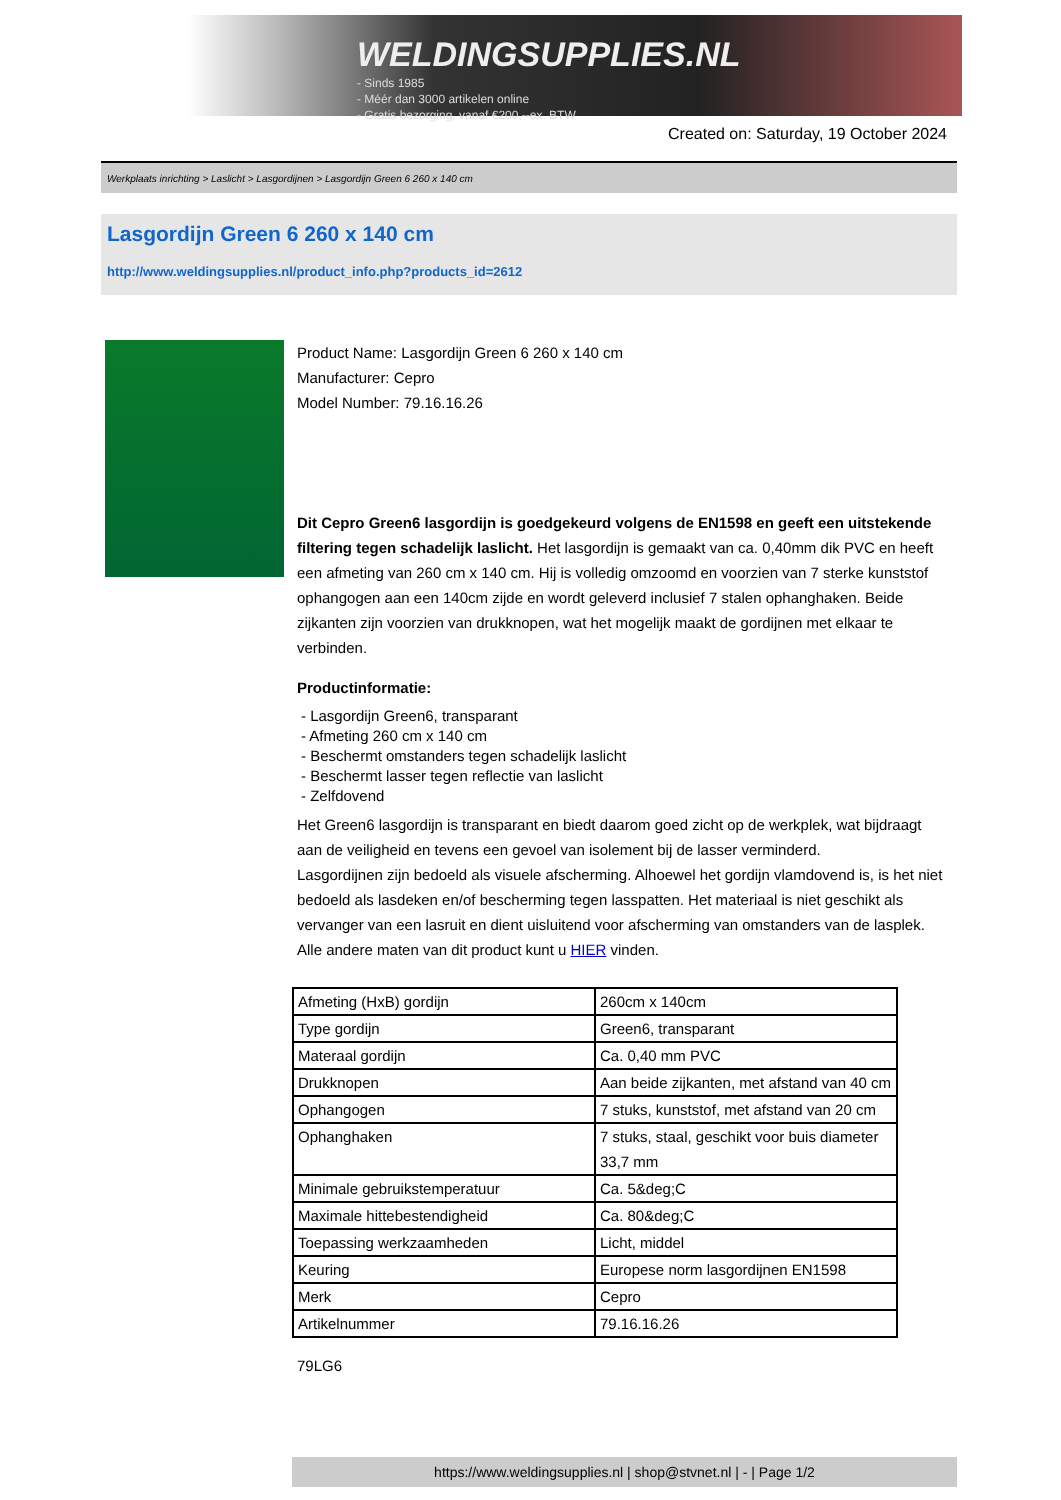WELDINGSUPPLIES.NL
- Sinds 1985
- Méér dan 3000 artikelen online
- Gratis bezorging, vanaf €200,--ex. BTW
Created on: Saturday, 19 October 2024
Werkplaats inrichting > Laslicht > Lasgordijnen > Lasgordijn Green 6 260 x 140 cm
Lasgordijn Green 6 260 x 140 cm
http://www.weldingsupplies.nl/product_info.php?products_id=2612
Product Name: Lasgordijn Green 6 260 x 140 cm
Manufacturer: Cepro
Model Number: 79.16.16.26
Dit Cepro Green6 lasgordijn is goedgekeurd volgens de EN1598 en geeft een uitstekende filtering tegen schadelijk laslicht. Het lasgordijn is gemaakt van ca. 0,40mm dik PVC en heeft een afmeting van 260 cm x 140 cm. Hij is volledig omzoomd en voorzien van 7 sterke kunststof ophangogen aan een 140cm zijde en wordt geleverd inclusief 7 stalen ophanghaken. Beide zijkanten zijn voorzien van drukknopen, wat het mogelijk maakt de gordijnen met elkaar te verbinden.
Productinformatie:
- Lasgordijn Green6, transparant
- Afmeting 260 cm x 140 cm
- Beschermt omstanders tegen schadelijk laslicht
- Beschermt lasser tegen reflectie van laslicht
- Zelfdovend
Het Green6 lasgordijn is transparant en biedt daarom goed zicht op de werkplek, wat bijdraagt aan de veiligheid en tevens een gevoel van isolement bij de lasser verminderd.
Lasgordijnen zijn bedoeld als visuele afscherming. Alhoewel het gordijn vlamdovend is, is het niet bedoeld als lasdeken en/of bescherming tegen lasspatten. Het materiaal is niet geschikt als vervanger van een lasruit en dient uisluitend voor afscherming van omstanders van de lasplek.
Alle andere maten van dit product kunt u HIER vinden.
| Afmeting (HxB) gordijn | 260cm x 140cm |
| Type gordijn | Green6, transparant |
| Materaal gordijn | Ca. 0,40 mm PVC |
| Drukknopen | Aan beide zijkanten, met afstand van 40 cm |
| Ophangogen | 7 stuks, kunststof, met afstand van 20 cm |
| Ophanghaken | 7 stuks, staal, geschikt voor buis diameter 33,7 mm |
| Minimale gebruikstemperatuur | Ca. 5&deg;C |
| Maximale hittebestendigheid | Ca. 80&deg;C |
| Toepassing werkzaamheden | Licht, middel |
| Keuring | Europese norm lasgordijnen EN1598 |
| Merk | Cepro |
| Artikelnummer | 79.16.16.26 |
79LG6
https://www.weldingsupplies.nl | shop@stvnet.nl | - | Page 1/2